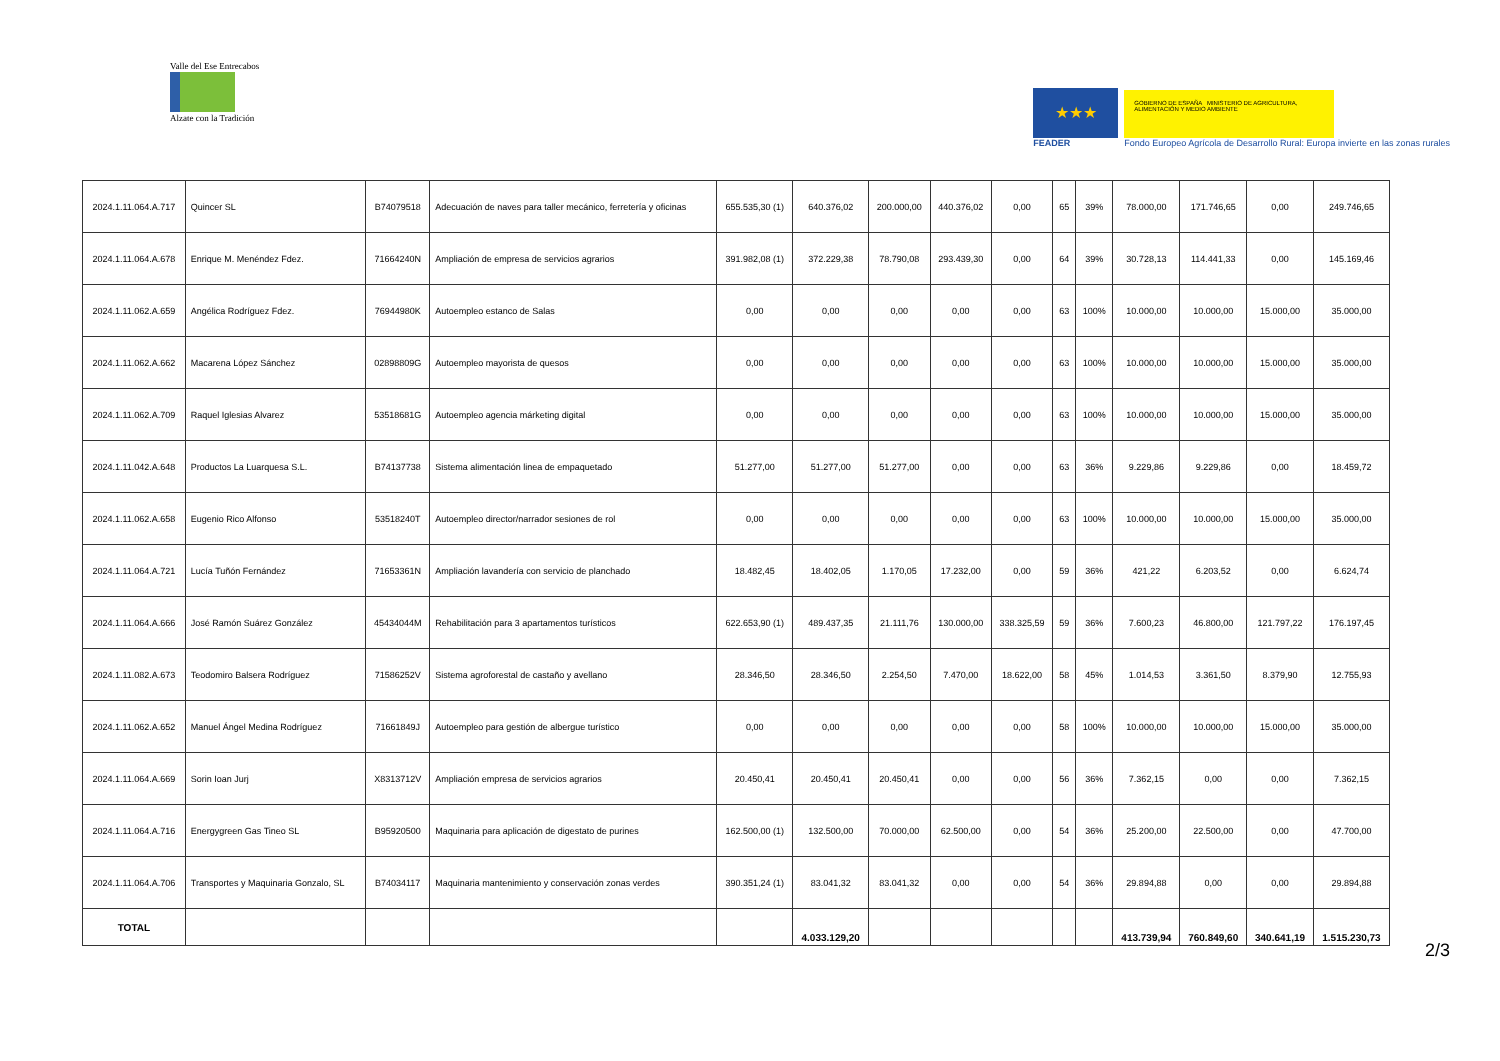Valle del Ese Entrecabos
Alzate con la Tradición
★★★
FEADER
GOBIERNO DE ESPAÑA MINISTERIO DE AGRICULTURA, ALIMENTACIÓN Y MEDIO AMBIENTE
Fondo Europeo Agrícola de Desarrollo Rural: Europa invierte en las zonas rurales
| 2024.1.11.064.A.717 | Quincer SL | B74079518 | Adecuación de naves para taller mecánico, ferretería y oficinas | 655.535,30 (1) | 640.376,02 | 200.000,00 | 440.376,02 | 0,00 | 65 | 39% | 78.000,00 | 171.746,65 | 0,00 | 249.746,65 |
| 2024.1.11.064.A.678 | Enrique M. Menéndez Fdez. | 71664240N | Ampliación de empresa de servicios agrarios | 391.982,08 (1) | 372.229,38 | 78.790,08 | 293.439,30 | 0,00 | 64 | 39% | 30.728,13 | 114.441,33 | 0,00 | 145.169,46 |
| 2024.1.11.062.A.659 | Angélica Rodríguez Fdez. | 76944980K | Autoempleo estanco de Salas | 0,00 | 0,00 | 0,00 | 0,00 | 0,00 | 63 | 100% | 10.000,00 | 10.000,00 | 15.000,00 | 35.000,00 |
| 2024.1.11.062.A.662 | Macarena López Sánchez | 02898809G | Autoempleo mayorista de quesos | 0,00 | 0,00 | 0,00 | 0,00 | 0,00 | 63 | 100% | 10.000,00 | 10.000,00 | 15.000,00 | 35.000,00 |
| 2024.1.11.062.A.709 | Raquel Iglesias Alvarez | 53518681G | Autoempleo agencia márketing digital | 0,00 | 0,00 | 0,00 | 0,00 | 0,00 | 63 | 100% | 10.000,00 | 10.000,00 | 15.000,00 | 35.000,00 |
| 2024.1.11.042.A.648 | Productos La Luarquesa S.L. | B74137738 | Sistema alimentación linea de empaquetado | 51.277,00 | 51.277,00 | 51.277,00 | 0,00 | 0,00 | 63 | 36% | 9.229,86 | 9.229,86 | 0,00 | 18.459,72 |
| 2024.1.11.062.A.658 | Eugenio Rico Alfonso | 53518240T | Autoempleo director/narrador sesiones de rol | 0,00 | 0,00 | 0,00 | 0,00 | 0,00 | 63 | 100% | 10.000,00 | 10.000,00 | 15.000,00 | 35.000,00 |
| 2024.1.11.064.A.721 | Lucía Tuñón Fernández | 71653361N | Ampliación lavandería con servicio de planchado | 18.482,45 | 18.402,05 | 1.170,05 | 17.232,00 | 0,00 | 59 | 36% | 421,22 | 6.203,52 | 0,00 | 6.624,74 |
| 2024.1.11.064.A.666 | José Ramón Suárez González | 45434044M | Rehabilitación para 3 apartamentos turísticos | 622.653,90 (1) | 489.437,35 | 21.111,76 | 130.000,00 | 338.325,59 | 59 | 36% | 7.600,23 | 46.800,00 | 121.797,22 | 176.197,45 |
| 2024.1.11.082.A.673 | Teodomiro Balsera Rodríguez | 71586252V | Sistema agroforestal de castaño y avellano | 28.346,50 | 28.346,50 | 2.254,50 | 7.470,00 | 18.622,00 | 58 | 45% | 1.014,53 | 3.361,50 | 8.379,90 | 12.755,93 |
| 2024.1.11.062.A.652 | Manuel Ángel Medina Rodríguez | 71661849J | Autoempleo para gestión de albergue turístico | 0,00 | 0,00 | 0,00 | 0,00 | 0,00 | 58 | 100% | 10.000,00 | 10.000,00 | 15.000,00 | 35.000,00 |
| 2024.1.11.064.A.669 | Sorin Ioan Jurj | X8313712V | Ampliación empresa de servicios agrarios | 20.450,41 | 20.450,41 | 20.450,41 | 0,00 | 0,00 | 56 | 36% | 7.362,15 | 0,00 | 0,00 | 7.362,15 |
| 2024.1.11.064.A.716 | Energygreen Gas Tineo SL | B95920500 | Maquinaria para aplicación de digestato de purines | 162.500,00 (1) | 132.500,00 | 70.000,00 | 62.500,00 | 0,00 | 54 | 36% | 25.200,00 | 22.500,00 | 0,00 | 47.700,00 |
| 2024.1.11.064.A.706 | Transportes y Maquinaria Gonzalo, SL | B74034117 | Maquinaria mantenimiento y conservación zonas verdes | 390.351,24 (1) | 83.041,32 | 83.041,32 | 0,00 | 0,00 | 54 | 36% | 29.894,88 | 0,00 | 0,00 | 29.894,88 |
| TOTAL | | | | | 4.033.129,20 | | | | | | 413.739,94 | 760.849,60 | 340.641,19 | 1.515.230,73 |
2/3